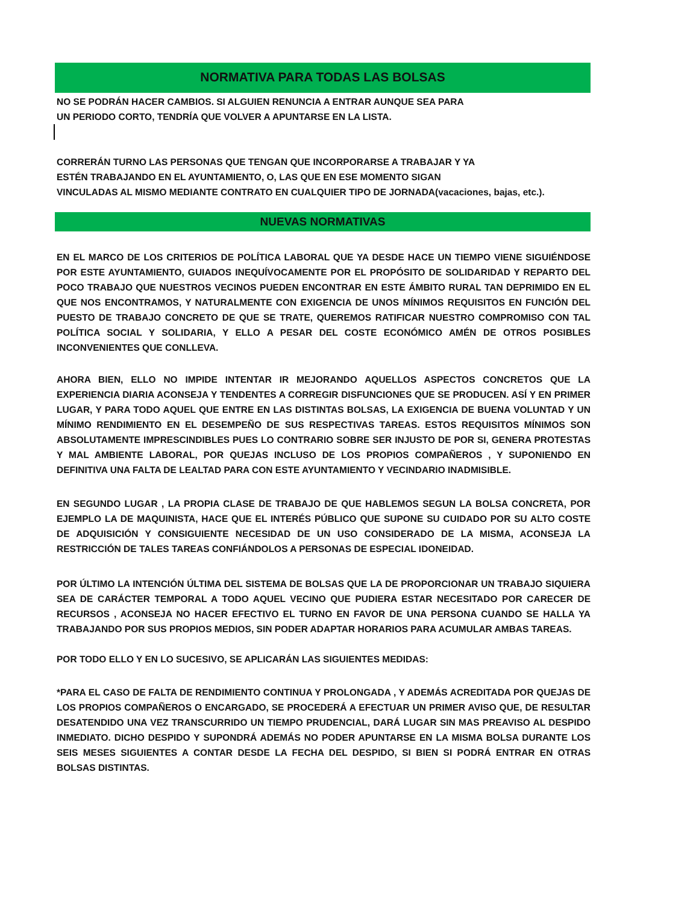NORMATIVA PARA TODAS LAS BOLSAS
NO SE PODRÁN HACER CAMBIOS. SI ALGUIEN RENUNCIA A ENTRAR AUNQUE SEA PARA
UN PERIODO CORTO, TENDRÍA QUE VOLVER A APUNTARSE EN LA LISTA.
CORRERÁN TURNO LAS PERSONAS QUE TENGAN QUE INCORPORARSE A TRABAJAR Y YA
ESTÉN TRABAJANDO EN EL AYUNTAMIENTO, O, LAS QUE EN ESE MOMENTO SIGAN
VINCULADAS AL MISMO MEDIANTE CONTRATO EN CUALQUIER TIPO DE JORNADA(vacaciones, bajas, etc.).
NUEVAS NORMATIVAS
EN EL MARCO DE LOS CRITERIOS DE POLÍTICA LABORAL QUE YA DESDE HACE UN TIEMPO VIENE SIGUIÉNDOSE POR ESTE AYUNTAMIENTO, GUIADOS INEQUÍVOCAMENTE POR EL PROPÓSITO DE SOLIDARIDAD Y REPARTO DEL POCO TRABAJO QUE NUESTROS VECINOS PUEDEN ENCONTRAR EN ESTE ÁMBITO RURAL TAN DEPRIMIDO EN EL QUE NOS ENCONTRAMOS, Y NATURALMENTE CON EXIGENCIA DE UNOS MÍNIMOS REQUISITOS EN FUNCIÓN DEL PUESTO DE TRABAJO CONCRETO DE QUE SE TRATE, QUEREMOS RATIFICAR NUESTRO COMPROMISO CON TAL POLÍTICA SOCIAL Y SOLIDARIA, Y ELLO A PESAR DEL COSTE ECONÓMICO AMÉN DE OTROS POSIBLES INCONVENIENTES QUE CONLLEVA.
AHORA BIEN, ELLO NO IMPIDE INTENTAR IR MEJORANDO AQUELLOS ASPECTOS CONCRETOS QUE LA EXPERIENCIA DIARIA ACONSEJA Y TENDENTES A CORREGIR DISFUNCIONES QUE SE PRODUCEN. ASÍ Y EN PRIMER LUGAR, Y PARA TODO AQUEL QUE ENTRE EN LAS DISTINTAS BOLSAS, LA EXIGENCIA DE BUENA VOLUNTAD Y UN MÍNIMO RENDIMIENTO EN EL DESEMPEÑO DE SUS RESPECTIVAS TAREAS. ESTOS REQUISITOS MÍNIMOS SON ABSOLUTAMENTE IMPRESCINDIBLES PUES LO CONTRARIO SOBRE SER INJUSTO DE POR SI, GENERA PROTESTAS Y MAL AMBIENTE LABORAL, POR QUEJAS INCLUSO DE LOS PROPIOS COMPAÑEROS , Y SUPONIENDO EN DEFINITIVA UNA FALTA DE LEALTAD PARA CON ESTE AYUNTAMIENTO Y VECINDARIO INADMISIBLE.
EN SEGUNDO LUGAR , LA PROPIA CLASE DE TRABAJO DE QUE HABLEMOS SEGUN LA BOLSA CONCRETA, POR EJEMPLO LA DE MAQUINISTA, HACE QUE EL INTERÉS PÚBLICO QUE SUPONE SU CUIDADO POR SU ALTO COSTE DE ADQUISICIÓN Y CONSIGUIENTE NECESIDAD DE UN USO CONSIDERADO DE LA MISMA, ACONSEJA LA RESTRICCIÓN DE TALES TAREAS CONFIÁNDOLOS A PERSONAS DE ESPECIAL IDONEIDAD.
POR ÚLTIMO LA INTENCIÓN ÚLTIMA DEL SISTEMA DE BOLSAS QUE LA DE PROPORCIONAR UN TRABAJO SIQUIERA SEA DE CARÁCTER TEMPORAL A TODO AQUEL VECINO QUE PUDIERA ESTAR NECESITADO POR CARECER DE RECURSOS , ACONSEJA NO HACER EFECTIVO EL TURNO EN FAVOR DE UNA PERSONA CUANDO SE HALLA YA TRABAJANDO POR SUS PROPIOS MEDIOS, SIN PODER ADAPTAR HORARIOS PARA ACUMULAR AMBAS TAREAS.
POR TODO ELLO Y EN LO SUCESIVO, SE APLICARÁN LAS SIGUIENTES MEDIDAS:
*PARA EL CASO DE FALTA DE RENDIMIENTO CONTINUA Y PROLONGADA , Y ADEMÁS ACREDITADA POR QUEJAS DE LOS PROPIOS COMPAÑEROS O ENCARGADO, SE PROCEDERÁ A EFECTUAR UN PRIMER AVISO QUE, DE RESULTAR DESATENDIDO UNA VEZ TRANSCURRIDO UN TIEMPO PRUDENCIAL, DARÁ LUGAR SIN MAS PREAVISO AL DESPIDO INMEDIATO. DICHO DESPIDO Y SUPONDRÁ ADEMÁS NO PODER APUNTARSE EN LA MISMA BOLSA DURANTE LOS SEIS MESES SIGUIENTES A CONTAR DESDE LA FECHA DEL DESPIDO, SI BIEN SI PODRÁ ENTRAR EN OTRAS BOLSAS DISTINTAS.